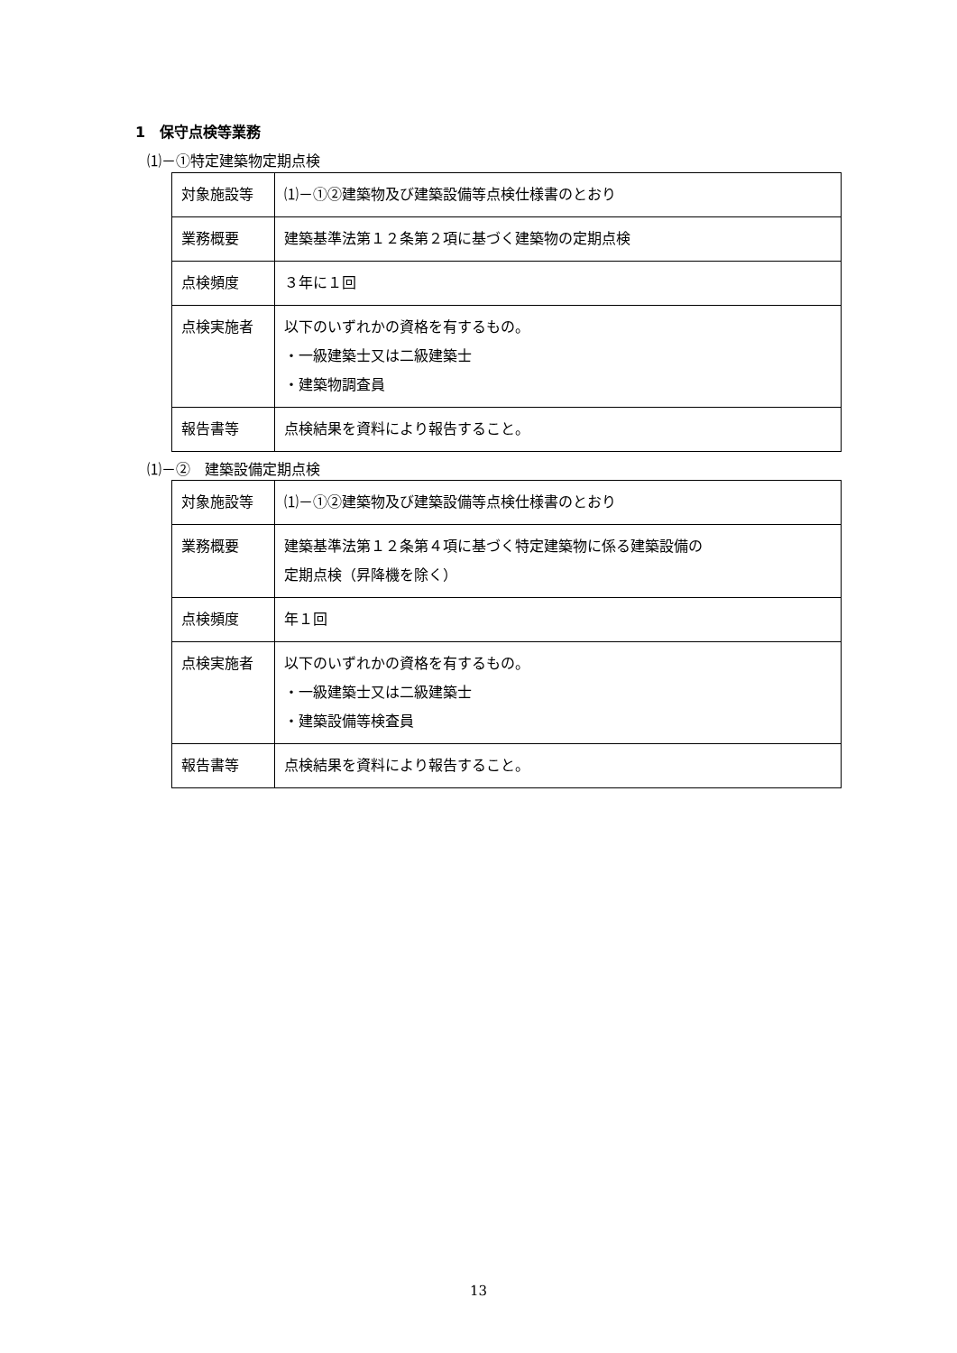1　保守点検等業務
⑴－①特定建築物定期点検
| 対象施設等 | ⑴－①②建築物及び建築設備等点検仕様書のとおり |
| 業務概要 | 建築基準法第１２条第２項に基づく建築物の定期点検 |
| 点検頻度 | ３年に１回 |
| 点検実施者 | 以下のいずれかの資格を有するもの。 ・一級建築士又は二級建築士 ・建築物調査員 |
| 報告書等 | 点検結果を資料により報告すること。 |
⑴－②　建築設備定期点検
| 対象施設等 | ⑴－①②建築物及び建築設備等点検仕様書のとおり |
| 業務概要 | 建築基準法第１２条第４項に基づく特定建築物に係る建築設備の 定期点検（昇降機を除く） |
| 点検頻度 | 年１回 |
| 点検実施者 | 以下のいずれかの資格を有するもの。 ・一級建築士又は二級建築士 ・建築設備等検査員 |
| 報告書等 | 点検結果を資料により報告すること。 |
13